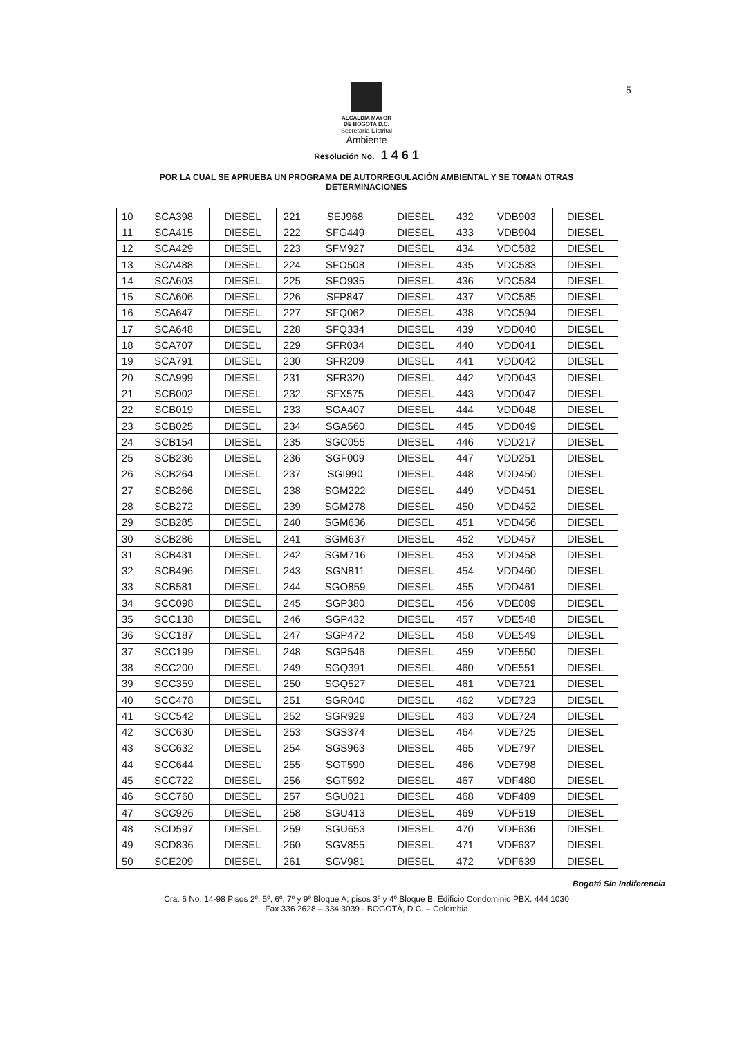5
ALCALDIA MAYOR
DE BOGOTA D.C.
Secretaría Distrital
Ambiente
Resolución No. 1 4 6 1
POR LA CUAL SE APRUEBA UN PROGRAMA DE AUTORREGULACIÓN AMBIENTAL Y SE TOMAN OTRAS
DETERMINACIONES
| 10 | SCA398 | DIESEL | 221 | SEJ968 | DIESEL | 432 | VDB903 | DIESEL |
| 11 | SCA415 | DIESEL | 222 | SFG449 | DIESEL | 433 | VDB904 | DIESEL |
| 12 | SCA429 | DIESEL | 223 | SFM927 | DIESEL | 434 | VDC582 | DIESEL |
| 13 | SCA488 | DIESEL | 224 | SFO508 | DIESEL | 435 | VDC583 | DIESEL |
| 14 | SCA603 | DIESEL | 225 | SFO935 | DIESEL | 436 | VDC584 | DIESEL |
| 15 | SCA606 | DIESEL | 226 | SFP847 | DIESEL | 437 | VDC585 | DIESEL |
| 16 | SCA647 | DIESEL | 227 | SFQ062 | DIESEL | 438 | VDC594 | DIESEL |
| 17 | SCA648 | DIESEL | 228 | SFQ334 | DIESEL | 439 | VDD040 | DIESEL |
| 18 | SCA707 | DIESEL | 229 | SFR034 | DIESEL | 440 | VDD041 | DIESEL |
| 19 | SCA791 | DIESEL | 230 | SFR209 | DIESEL | 441 | VDD042 | DIESEL |
| 20 | SCA999 | DIESEL | 231 | SFR320 | DIESEL | 442 | VDD043 | DIESEL |
| 21 | SCB002 | DIESEL | 232 | SFX575 | DIESEL | 443 | VDD047 | DIESEL |
| 22 | SCB019 | DIESEL | 233 | SGA407 | DIESEL | 444 | VDD048 | DIESEL |
| 23 | SCB025 | DIESEL | 234 | SGA560 | DIESEL | 445 | VDD049 | DIESEL |
| 24 | SCB154 | DIESEL | 235 | SGC055 | DIESEL | 446 | VDD217 | DIESEL |
| 25 | SCB236 | DIESEL | 236 | SGF009 | DIESEL | 447 | VDD251 | DIESEL |
| 26 | SCB264 | DIESEL | 237 | SGI990 | DIESEL | 448 | VDD450 | DIESEL |
| 27 | SCB266 | DIESEL | 238 | SGM222 | DIESEL | 449 | VDD451 | DIESEL |
| 28 | SCB272 | DIESEL | 239 | SGM278 | DIESEL | 450 | VDD452 | DIESEL |
| 29 | SCB285 | DIESEL | 240 | SGM636 | DIESEL | 451 | VDD456 | DIESEL |
| 30 | SCB286 | DIESEL | 241 | SGM637 | DIESEL | 452 | VDD457 | DIESEL |
| 31 | SCB431 | DIESEL | 242 | SGM716 | DIESEL | 453 | VDD458 | DIESEL |
| 32 | SCB496 | DIESEL | 243 | SGN811 | DIESEL | 454 | VDD460 | DIESEL |
| 33 | SCB581 | DIESEL | 244 | SGO859 | DIESEL | 455 | VDD461 | DIESEL |
| 34 | SCC098 | DIESEL | 245 | SGP380 | DIESEL | 456 | VDE089 | DIESEL |
| 35 | SCC138 | DIESEL | 246 | SGP432 | DIESEL | 457 | VDE548 | DIESEL |
| 36 | SCC187 | DIESEL | 247 | SGP472 | DIESEL | 458 | VDE549 | DIESEL |
| 37 | SCC199 | DIESEL | 248 | SGP546 | DIESEL | 459 | VDE550 | DIESEL |
| 38 | SCC200 | DIESEL | 249 | SGQ391 | DIESEL | 460 | VDE551 | DIESEL |
| 39 | SCC359 | DIESEL | 250 | SGQ527 | DIESEL | 461 | VDE721 | DIESEL |
| 40 | SCC478 | DIESEL | 251 | SGR040 | DIESEL | 462 | VDE723 | DIESEL |
| 41 | SCC542 | DIESEL | 252 | SGR929 | DIESEL | 463 | VDE724 | DIESEL |
| 42 | SCC630 | DIESEL | 253 | SGS374 | DIESEL | 464 | VDE725 | DIESEL |
| 43 | SCC632 | DIESEL | 254 | SGS963 | DIESEL | 465 | VDE797 | DIESEL |
| 44 | SCC644 | DIESEL | 255 | SGT590 | DIESEL | 466 | VDE798 | DIESEL |
| 45 | SCC722 | DIESEL | 256 | SGT592 | DIESEL | 467 | VDF480 | DIESEL |
| 46 | SCC760 | DIESEL | 257 | SGU021 | DIESEL | 468 | VDF489 | DIESEL |
| 47 | SCC926 | DIESEL | 258 | SGU413 | DIESEL | 469 | VDF519 | DIESEL |
| 48 | SCD597 | DIESEL | 259 | SGU653 | DIESEL | 470 | VDF636 | DIESEL |
| 49 | SCD836 | DIESEL | 260 | SGV855 | DIESEL | 471 | VDF637 | DIESEL |
| 50 | SCE209 | DIESEL | 261 | SGV981 | DIESEL | 472 | VDF639 | DIESEL |
Bogotá Sin Indiferencia
Cra. 6 No. 14-98 Pisos 2º, 5º, 6º, 7º y 9º Bloque A; pisos 3º y 4º Bloque B; Edificio Condominio PBX. 444 1030
Fax 336 2628 – 334 3039 - BOGOTÁ, D.C. – Colombia